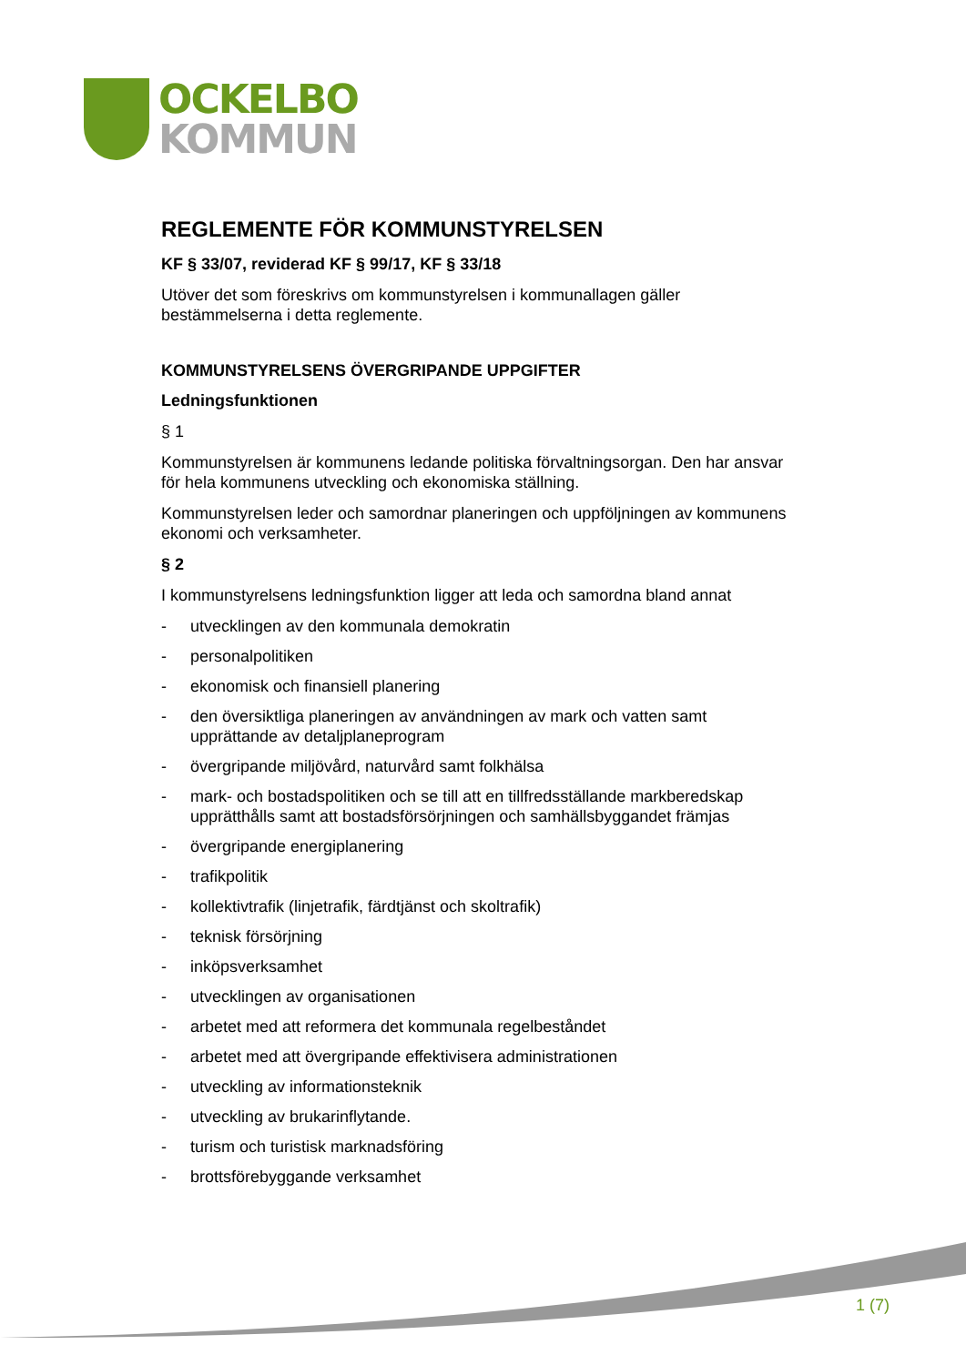OCKELBO
KOMMUN
REGLEMENTE FÖR KOMMUNSTYRELSEN
KF § 33/07, reviderad KF § 99/17, KF § 33/18
Utöver det som föreskrivs om kommunstyrelsen i kommunallagen gäller bestämmelserna i detta reglemente.
KOMMUNSTYRELSENS ÖVERGRIPANDE UPPGIFTER
Ledningsfunktionen
§ 1
Kommunstyrelsen är kommunens ledande politiska förvaltningsorgan. Den har ansvar för hela kommunens utveckling och ekonomiska ställning.
Kommunstyrelsen leder och samordnar planeringen och uppföljningen av kommunens ekonomi och verksamheter.
§ 2
I kommunstyrelsens ledningsfunktion ligger att leda och samordna bland annat
- utvecklingen av den kommunala demokratin
- personalpolitiken
- ekonomisk och finansiell planering
- den översiktliga planeringen av användningen av mark och vatten samt upprättande av detaljplaneprogram
- övergripande miljövård, naturvård samt folkhälsa
- mark- och bostadspolitiken och se till att en tillfredsställande markberedskap upprätthålls samt att bostadsförsörjningen och samhällsbyggandet främjas
- övergripande energiplanering
- trafikpolitik
- kollektivtrafik (linjetrafik, färdtjänst och skoltrafik)
- teknisk försörjning
- inköpsverksamhet
- utvecklingen av organisationen
- arbetet med att reformera det kommunala regelbeståndet
- arbetet med att övergripande effektivisera administrationen
- utveckling av informationsteknik
- utveckling av brukarinflytande.
- turism och turistisk marknadsföring
- brottsförebyggande verksamhet
1 (7)